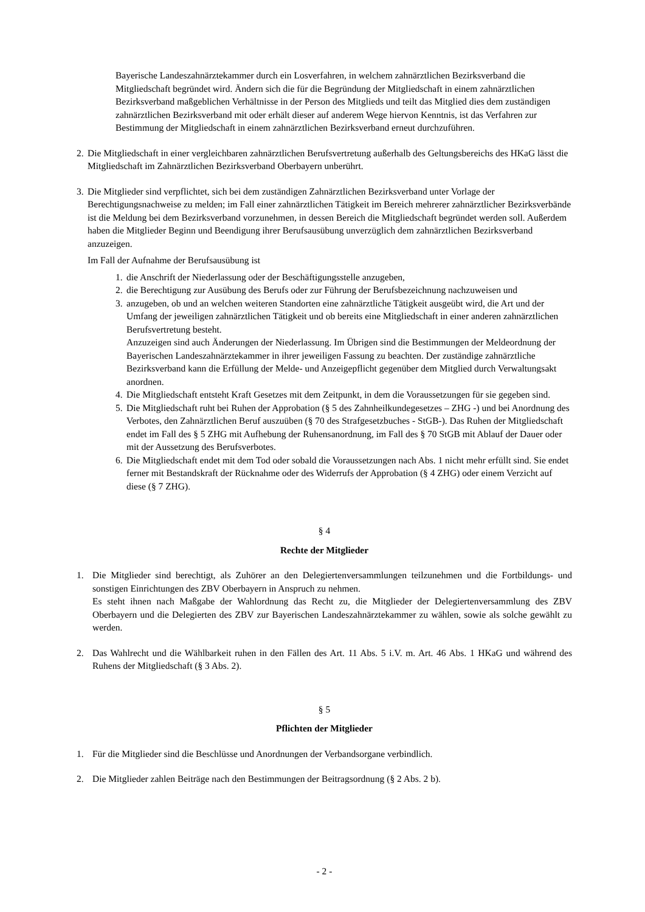Bayerische Landeszahnärztekammer durch ein Losverfahren, in welchem zahnärztlichen Bezirksverband die Mitgliedschaft begründet wird. Ändern sich die für die Begründung der Mitgliedschaft in einem zahnärztlichen Bezirksverband maßgeblichen Verhältnisse in der Person des Mitglieds und teilt das Mitglied dies dem zuständigen zahnärztlichen Bezirksverband mit oder erhält dieser auf anderem Wege hiervon Kenntnis, ist das Verfahren zur Bestimmung der Mitgliedschaft in einem zahnärztlichen Bezirksverband erneut durchzuführen.
2.
Die Mitgliedschaft in einer vergleichbaren zahnärztlichen Berufsvertretung außerhalb des Geltungsbereichs des HKaG lässt die Mitgliedschaft im Zahnärztlichen Bezirksverband Oberbayern unberührt.
3.
Die Mitglieder sind verpflichtet, sich bei dem zuständigen Zahnärztlichen Bezirksverband unter Vorlage der Berechtigungsnachweise zu melden; im Fall einer zahnärztlichen Tätigkeit im Bereich mehrerer zahnärztlicher Bezirksverbände ist die Meldung bei dem Bezirksverband vorzunehmen, in dessen Bereich die Mitgliedschaft begründet werden soll. Außerdem haben die Mitglieder Beginn und Beendigung ihrer Berufsausübung unverzüglich dem zahnärztlichen Bezirksverband anzuzeigen.
Im Fall der Aufnahme der Berufsausübung ist
1.
die Anschrift der Niederlassung oder der Beschäftigungsstelle anzugeben,
2.
die Berechtigung zur Ausübung des Berufs oder zur Führung der Berufsbezeichnung nachzuweisen und
3.
anzugeben, ob und an welchen weiteren Standorten eine zahnärztliche Tätigkeit ausgeübt wird, die Art und der Umfang der jeweiligen zahnärztlichen Tätigkeit und ob bereits eine Mitgliedschaft in einer anderen zahnärztlichen Berufsvertretung besteht.
Anzuzeigen sind auch Änderungen der Niederlassung. Im Übrigen sind die Bestimmungen der Meldeordnung der Bayerischen Landeszahnärztekammer in ihrer jeweiligen Fassung zu beachten. Der zuständige zahnärztliche Bezirksverband kann die Erfüllung der Melde- und Anzeigepflicht gegenüber dem Mitglied durch Verwaltungsakt anordnen.
4.
Die Mitgliedschaft entsteht Kraft Gesetzes mit dem Zeitpunkt, in dem die Voraussetzungen für sie gegeben sind.
5.
Die Mitgliedschaft ruht bei Ruhen der Approbation (§ 5 des Zahnheilkundegesetzes – ZHG -) und bei Anordnung des Verbotes, den Zahnärztlichen Beruf auszuüben (§ 70 des Strafgesetzbuches - StGB-). Das Ruhen der Mitgliedschaft endet im Fall des § 5 ZHG mit Aufhebung der Ruhensanordnung, im Fall des § 70 StGB mit Ablauf der Dauer oder mit der Aussetzung des Berufsverbotes.
6.
Die Mitgliedschaft endet mit dem Tod oder sobald die Voraussetzungen nach Abs. 1 nicht mehr erfüllt sind. Sie endet ferner mit Bestandskraft der Rücknahme oder des Widerrufs der Approbation (§ 4 ZHG) oder einem Verzicht auf diese (§ 7 ZHG).
§ 4
Rechte der Mitglieder
1. Die Mitglieder sind berechtigt, als Zuhörer an den Delegiertenversammlungen teilzunehmen und die Fortbildungs- und sonstigen Einrichtungen des ZBV Oberbayern in Anspruch zu nehmen.
Es steht ihnen nach Maßgabe der Wahlordnung das Recht zu, die Mitglieder der Delegiertenversammlung des ZBV Oberbayern und die Delegierten des ZBV zur Bayerischen Landeszahnärztekammer zu wählen, sowie als solche gewählt zu werden.
2. Das Wahlrecht und die Wählbarkeit ruhen in den Fällen des Art. 11 Abs. 5 i.V. m. Art. 46 Abs. 1 HKaG und während des Ruhens der Mitgliedschaft (§ 3 Abs. 2).
§ 5
Pflichten der Mitglieder
1. Für die Mitglieder sind die Beschlüsse und Anordnungen der Verbandsorgane verbindlich.
2. Die Mitglieder zahlen Beiträge nach den Bestimmungen der Beitragsordnung (§ 2 Abs. 2 b).
- 2 -